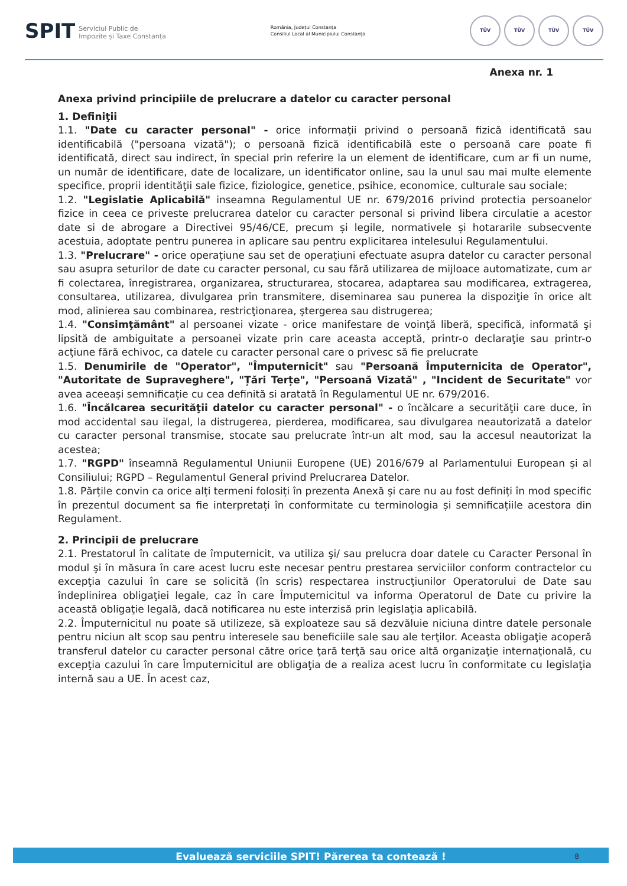SPIT Serviciul Public de
Impozite și Taxe Constanța
România, Județul Constanța
Consiliul Local al Municipiului Constanța
TÜV TÜV TÜV TÜV
Anexa nr. 1
Anexa privind principiile de prelucrare a datelor cu caracter personal
1. Definiţii
1.1. "Date cu caracter personal" - orice informaţii privind o persoană fizică identificată sau identificabilă ("persoana vizată"); o persoană fizică identificabilă este o persoană care poate fi identificată, direct sau indirect, în special prin referire la un element de identificare, cum ar fi un nume, un număr de identificare, date de localizare, un identificator online, sau la unul sau mai multe elemente specifice, proprii identităţii sale fizice, fiziologice, genetice, psihice, economice, culturale sau sociale;
1.2. "Legislatie Aplicabilă" inseamna Regulamentul UE nr. 679/2016 privind protectia persoanelor fizice in ceea ce priveste prelucrarea datelor cu caracter personal si privind libera circulatie a acestor date si de abrogare a Directivei 95/46/CE, precum și legile, normativele și hotararile subsecvente acestuia, adoptate pentru punerea in aplicare sau pentru explicitarea intelesului Regulamentului.
1.3. "Prelucrare" - orice operaţiune sau set de operaţiuni efectuate asupra datelor cu caracter personal sau asupra seturilor de date cu caracter personal, cu sau fără utilizarea de mijloace automatizate, cum ar fi colectarea, înregistrarea, organizarea, structurarea, stocarea, adaptarea sau modificarea, extragerea, consultarea, utilizarea, divulgarea prin transmitere, diseminarea sau punerea la dispoziţie în orice alt mod, alinierea sau combinarea, restricţionarea, ştergerea sau distrugerea;
1.4. "Consimţământ" al persoanei vizate - orice manifestare de voinţă liberă, specifică, informată şi lipsită de ambiguitate a persoanei vizate prin care aceasta acceptă, printr-o declaraţie sau printr-o acţiune fără echivoc, ca datele cu caracter personal care o privesc să fie prelucrate
1.5. Denumirile de "Operator", "Împuternicit" sau "Persoană Împuternicita de Operator", "Autoritate de Supraveghere", "Țări Terțe", "Persoană Vizată" , "Incident de Securitate" vor avea aceeași semnificație cu cea definită si aratată în Regulamentul UE nr. 679/2016.
1.6. "Încălcarea securităţii datelor cu caracter personal" - o încălcare a securităţii care duce, în mod accidental sau ilegal, la distrugerea, pierderea, modificarea, sau divulgarea neautorizată a datelor cu caracter personal transmise, stocate sau prelucrate într-un alt mod, sau la accesul neautorizat la acestea;
1.7. "RGPD" înseamnă Regulamentul Uniunii Europene (UE) 2016/679 al Parlamentului European şi al Consiliului; RGPD – Regulamentul General privind Prelucrarea Datelor.
1.8. Părțile convin ca orice alți termeni folosiți în prezenta Anexă și care nu au fost definiți în mod specific în prezentul document sa fie interpretați în conformitate cu terminologia și semnificațiile acestora din Regulament.
2. Principii de prelucrare
2.1. Prestatorul în calitate de împuternicit, va utiliza şi/ sau prelucra doar datele cu Caracter Personal în modul şi în măsura în care acest lucru este necesar pentru prestarea serviciilor conform contractelor cu excepţia cazului în care se solicită (în scris) respectarea instrucţiunilor Operatorului de Date sau îndeplinirea obligaţiei legale, caz în care Împuternicitul va informa Operatorul de Date cu privire la această obligaţie legală, dacă notificarea nu este interzisă prin legislaţia aplicabilă.
2.2. Împuternicitul nu poate să utilizeze, să exploateze sau să dezvăluie niciuna dintre datele personale pentru niciun alt scop sau pentru interesele sau beneficiile sale sau ale terţilor. Aceasta obligaţie acoperă transferul datelor cu caracter personal către orice ţară terţă sau orice altă organizaţie internaţională, cu excepţia cazului în care Împuternicitul are obligaţia de a realiza acest lucru în conformitate cu legislaţia internă sau a UE. În acest caz,
Evaluează serviciile SPIT! Părerea ta contează ! 8